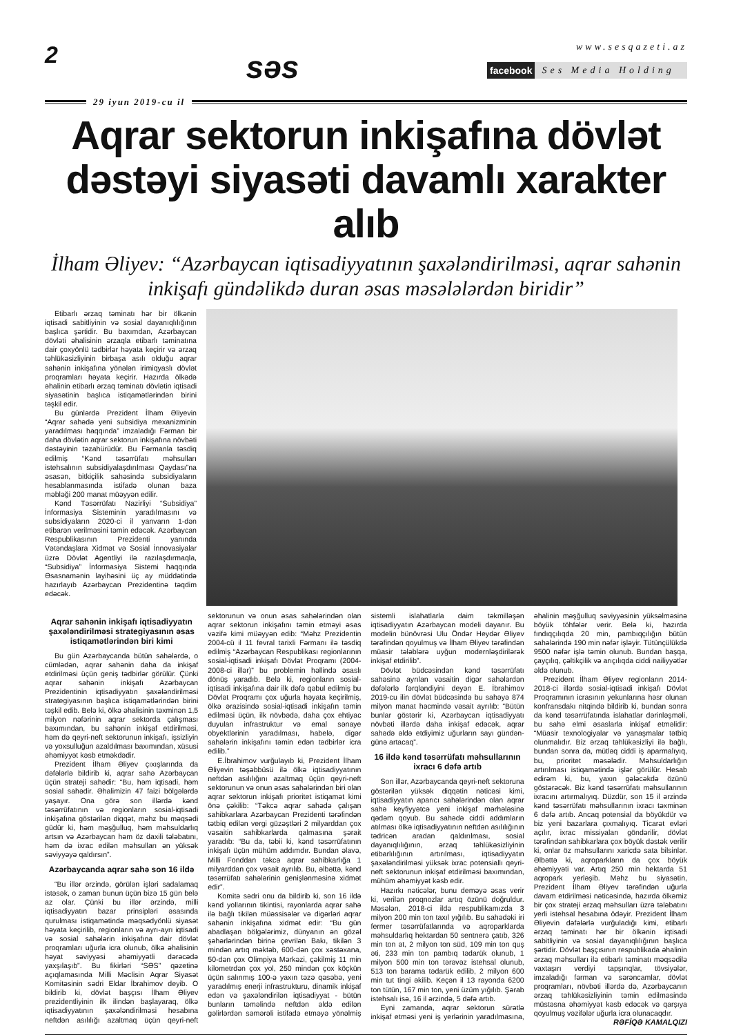2
səs
www.sesqazeti.az
facebook Ses Media Holding
29 iyun 2019-cu il
Aqrar sektorun inkişafına dövlət dəstəyi siyasəti davamlı xarakter alıb
İlham Əliyev: “Azərbaycan iqtisadiyyatının şaxələndirilməsi, aqrar sahənin inkişafı gündəlikdə duran əsas məsələlərdən biridir”
Etibarlı ərzaq təminatı hər bir ölkənin iqtisadi sabitliyinin və sosial dayanıqlılığının başlıca şərtidir. Bu baxımdan, Azərbaycan dövləti əhalisinin ərzaqla etibarlı təminatına dair çoxyönlü tədbirlər həyata keçirir və ərzaq təhlükəsizliyinin birbaşa asılı olduğu aqrar sahənin inkişafına yönələn irimiqyaslı dövlət proqramları həyata keçirir. Hazırda ölkədə əhalinin etibarlı ərzaq təminatı dövlətin iqtisadi siyasətinin başlıca istiqamətlərindən birini təşkil edir.
Bu günlərdə Prezident İlham Əliyevin “Aqrar sahədə yeni subsidiya mexanizminin yaradılması haqqında” imzaladığı Fərman bir daha dövlətin aqrar sektorun inkişafına növbəti dəstəyinin təzahürüdür. Bu Fərmanla təsdiq edilmiş “Kənd təsərrüfatı məhsulları istehsalının subsidiyalaşdırılması Qaydası”na əsasən, bitkiçilik sahəsində subsidiyaların hesablanmasında istifadə olunan baza məbləği 200 manat müəyyən edilir.
Kənd Təsərrüfatı Nazirliyi “Subsidiya” İnformasiya Sisteminin yaradılmasını və subsidiyaların 2020-ci il yanvarın 1-dən etibarən verilməsini təmin edəcək. Azərbaycan Respublikasının Prezidenti yanında Vətəndaşlara Xidmət və Sosial İnnovasiyalar üzrə Dövlət Agentliyi ilə razılaşdırmaqla, “Subsidiya” İnformasiya Sistemi haqqında Əsasnamənin layihəsini üç ay müddətində hazırlayıb Azərbaycan Prezidentinə təqdim edəcək.
Aqrar sahənin inkişafı iqtisadiyyatın şaxələndirilməsi strategiyasının əsas istiqamətlərindən biri kimi
Bu gün Azərbaycanda bütün sahələrdə, o cümlədən, aqrar sahənin daha da inkişaf etdirilməsi üçün geniş tədbirlər görülür. Çünki aqrar sahənin inkişafı Azərbaycan Prezidentinin iqtisadiyyatın şaxələndirilməsi strategiyasının başlıca istiqamətlərindən birini təşkil edib. Belə ki, ölkə əhalisinin təxminən 1,5 milyon nəfərinin aqrar sektorda çalışması baxımından, bu sahənin inkişaf etdirilməsi, həm də qeyri-neft sektorunun inkişafı, işsizliyin və yoxsulluğun azaldılması baxımından, xüsusi əhəmiyyət kəsb etməkdədir.
Prezident İlham Əliyev çıxışlarında da dəfələrlə bildirib ki, aqrar sahə Azərbaycan üçün strateji sahədir: “Bu, həm iqtisadi, həm sosial sahədir. Əhalimizin 47 faizi bölgələrdə yaşayır. Ona görə son illərdə kənd təsərrüfatının və regionların sosial-iqtisadi inkişafına göstərilən diqqət, məhz bu məqsədi güdür ki, həm məşğulluq, həm məhsuldarlıq artsın və Azərbaycan həm öz daxili tələbatını, həm də ixrac edilən məhsulları ən yüksək səviyyəyə qaldırsın”.
Azərbaycanda aqrar sahə son 16 ildə
“Bu illər ərzində, görülən işləri sadalamaq istəsək, o zaman bunun üçün bizə 15 gün belə az olar. Çünki bu illər ərzində, milli iqtisadiyyatın bazar prinsipləri əsasında qurulması istiqamətində məqsədyönlü siyasət həyata keçirilib, regionların və ayrı-ayrı iqtisadi və sosial sahələrin inkişafına dair dövlət proqramları uğurla icra olunub, ölkə əhalisinin həyat səviyyəsi əhəmiyyətli dərəcədə yaxşılaşıb”. Bu fikirləri “SƏS” qəzetinə açıqlamasında Milli Məclisin Aqrar Siyasət Komitəsinin sədri Eldar İbrahimov deyib. O bildirib ki, dövlət başçısı İlham Əliyev prezidentliyinin ilk ilindən başlayaraq, ölkə iqtisadiyyatının şaxələndirilməsi hesabına neftdən asılılığı azaltmaq üçün qeyri-neft sektorunun və onun əsas sahələrindən olan aqrar sektorun inkişafını təmin etməyi əsas vəzifə kimi müəyyən edib: “Məhz Prezidentin 2004-cü il 11 fevral tarixli Fərmanı ilə təsdiq edilmiş “Azərbaycan Respublikası regionlarının sosial-iqtisadi inkişafı Dövlət Proqramı (2004-2008-ci illər)” bu problemin həllində əsaslı dönüş yaradıb. Belə ki, regionların sosial-iqtisadi inkişafına dair ilk dəfə qəbul edilmiş bu Dövlət Proqramı çox uğurla həyata keçirilmiş, ölkə ərazisində sosial-iqtisadi inkişafın təmin edilməsi üçün, ilk növbədə, daha çox ehtiyac duyulan infrastruktur və emal sənaye obyektlərinin yaradılması, habelə, digər sahələrin inkişafını təmin edən tədbirlər icra edilib.”
E.İbrahimov vurğulayıb ki, Prezident İlham Əliyevin təşəbbüsü ilə ölkə iqtisadiyyatının neftdən asılılığını azaltmaq üçün qeyri-neft sektorunun və onun əsas sahələrindən biri olan aqrar sektorun inkişafı prioritet istiqamət kimi önə çəkilib: “Təkcə aqrar sahədə çalışan sahibkarlara Azərbaycan Prezidenti tərəfindən tətbiq edilən vergi güzəştləri 2 milyarddan çox vəsaitin sahibkarlarda qalmasına şərait yaradıb: “Bu da, təbii ki, kənd təsərrüfatının inkişafı üçün mühüm addımdır. Bundan əlavə, Milli Fonddan təkcə aqrar sahibkarlığa 1 milyarddan çox vəsait ayrılıb. Bu, əlbəttə, kənd təsərrüfatı sahələrinin genişlənməsinə xidmət edir”.
Komitə sədri onu da bildirib ki, son 16 ildə kənd yollarının tikintisi, rayonlarda aqrar sahə ilə bağlı tikilən müəssisələr və digərləri aqrar sahənin inkişafına xidmət edir: “Bu gün abadlaşan bölgələrimiz, dünyanın ən gözəl şəhərlərindən birinə çevrilən Bakı, tikilən 3 mindən artıq məktəb, 600-dən çox xəstəxana, 50-dən çox Olimpiya Mərkəzi, çəkilmiş 11 min kilometrdən çox yol, 250 mindən çox köçkün üçün salınmış 100-ə yaxın təzə qəsəbə, yeni yaradılmış enerji infrastrukturu, dinamik inkişaf edən və şaxələndirilən iqtisadiyyat - bütün bunların təməlində neftdən əldə edilən gəlirlərdən səmərəli istifadə etməyə yönəlmiş sistemli islahatlarla daim təkmilləşən iqtisadiyyatın Azərbaycan modeli dayanır. Bu modelin bünövrəsi Ulu Öndər Heydər Əliyev tərəfindən qoyulmuş və İlham Əliyev tərəfindən müasir tələblərə uyğun modernləşdirilərək inkişaf etdirilib”.
Dövlət büdcəsindən kənd təsərrüfatı sahəsinə ayrılan vəsaitin digər sahələrdən dəfələrlə fərqləndiyini deyən E. İbrahimov 2019-cu ilin dövlət büdcəsində bu sahəyə 874 milyon manat həcmində vəsait ayrılıb: “Bütün bunlar göstərir ki, Azərbaycan iqtisadiyyatı növbəti illərdə daha inkişaf edəcək, aqrar sahədə əldə etdiyimiz uğurların sayı gündən-günə artacaq”.
16 ildə kənd təsərrüfatı məhsullarının ixracı 6 dəfə artıb
Son illər, Azərbaycanda qeyri-neft sektoruna göstərilən yüksək diqqətin nəticəsi kimi, iqtisadiyyatın aparıcı sahələrindən olan aqrar sahə keyfiyyətcə yeni inkişaf mərhələsinə qədəm qoyub. Bu sahədə ciddi addımların atılması ölkə iqtisadiyyatının neftdən asılılığının tədricən aradan qaldırılması, sosial dayanıqlılığının, ərzaq təhlükəsizliyinin etibarlılığının artırılması, iqtisadiyyatın şaxələndirilməsi yüksək ixrac potensiallı qeyri-neft sektorunun inkişaf etdirilməsi baxımından, mühüm əhəmiyyət kəsb edir.
Hazırkı nəticələr, bunu deməyə əsas verir ki, verilən proqnozlar artıq özünü doğruldur. Məsələn, 2018-ci ildə respublikamızda 3 milyon 200 min ton taxıl yığılıb. Bu sahədəki iri fermer təsərrüfatlarında və aqroparklarda məhsuldarlıq hektardan 50 sentnerə çatıb, 326 min ton ət, 2 milyon ton süd, 109 min ton quş əti, 233 min ton pambıq tədarük olunub, 1 milyon 500 min ton tərəvəz istehsal olunub, 513 ton barama tədarük edilib, 2 milyon 600 min tut tingi əkilib. Keçən il 13 rayonda 6200 ton tütün, 167 min ton, yeni üzüm yığılıb. Şərab istehsalı isə, 16 il ərzində, 5 dəfə artıb.
Eyni zamanda, aqrar sektorun sürətlə inkişaf etməsi yeni iş yerlərinin yaradılmasına, əhalinin məşğulluq səviyyəsinin yüksəlməsinə böyük töhfələr verir. Belə ki, hazırda fındıqçılıqda 20 min, pambıqçılığın bütün sahələrində 190 min nəfər işləyir. Tütünçülükdə 9500 nəfər işlə təmin olunub. Bundan başqa, çayçılıq, çəltikçilik və arıçılıqda ciddi nailiyyətlər əldə olunub.
Prezident İlham Əliyev regionların 2014-2018-ci illərdə sosial-iqtisadi inkişafı Dövlət Proqramının icrasının yekunlarına həsr olunan konfransdakı nitqində bildirib ki, bundan sonra da kənd təsərrüfatında islahatlar dərinləşməli, bu sahə elmi əsaslarla inkişaf etməlidir: “Müasir texnologiyalar və yanaşmalar tətbiq olunmalıdır. Biz ərzaq təhlükəsizliyi ilə bağlı, bundan sonra da, mütləq ciddi iş aparmalıyıq, bu, prioritet məsələdir. Məhsuldarlığın artırılması istiqamətində işlər görülür. Hesab edirəm ki, bu, yaxın gələcəkdə özünü göstərəcək. Biz kənd təsərrüfatı məhsullarının ixracını artırmalıyıq. Düzdür, son 15 il ərzində kənd təsərrüfatı məhsullarının ixracı təxminən 6 dəfə artıb. Ancaq potensial da böyükdür və biz yeni bazarlara çıxmalıyıq. Ticarət evləri açılır, ixrac missiyaları göndərilir, dövlət tərəfindən sahibkarlara çox böyük dəstək verilir ki, onlar öz məhsullarını xaricdə sata bilsinlər. Əlbəttə ki, aqroparkların da çox böyük əhəmiyyəti var. Artıq 250 min hektarda 51 aqropark yerləşib. Məhz bu siyasətin, Prezident İlham Əliyev tərəfindən uğurla davam etdirilməsi nəticəsində, hazırda ölkəmiz bir çox strateji ərzaq məhsulları üzrə tələbatını yerli istehsal hesabına ödəyir. Prezident İlham Əliyevin dəfələrlə vurğuladığı kimi, etibarlı ərzaq təminatı hər bir ölkənin iqtisadi sabitliyinin və sosial dayanıqlılığının başlıca şərtidir. Dövlət başçısının respublikada əhalinin ərzaq məhsulları ilə etibarlı təminatı məqsədilə vaxtaşırı verdiyi tapşırıqlar, tövsiyələr, imzaladığı fərman və sərəncamlar, dövlət proqramları, növbəti illərdə də, Azərbaycanın ərzaq təhlükəsizliyinin təmin edilməsində müstəsna əhəmiyyət kəsb edəcək və qarşıya qoyulmuş vəzifələr uğurla icra olunacaqdır.
RƏFİQƏ KAMALQIZI